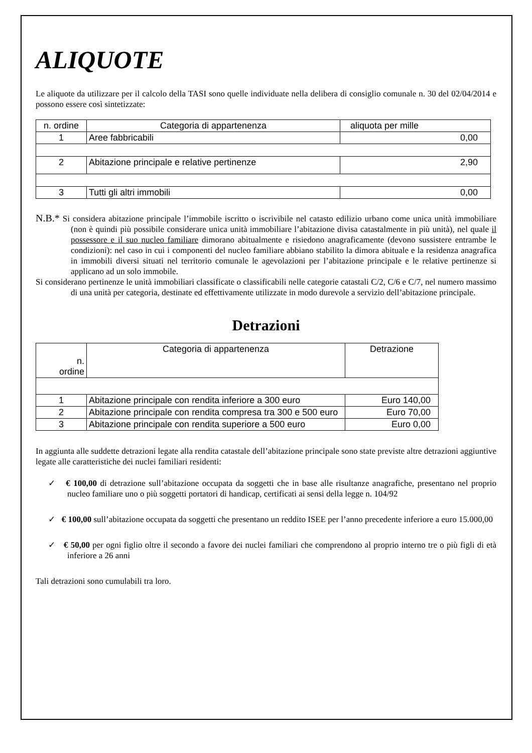ALIQUOTE
Le aliquote da utilizzare per il calcolo della TASI sono quelle individuate nella delibera di consiglio comunale n. 30 del 02/04/2014 e possono essere così sintetizzate:
| n. ordine | Categoria di appartenenza | aliquota per mille |
| 1 | Aree fabbricabili | 0,00 |
| 2 | Abitazione principale e relative pertinenze | 2,90 |
| 3 | Tutti gli altri immobili | 0,00 |
N.B.* Si considera abitazione principale l’immobile iscritto o iscrivibile nel catasto edilizio urbano come unica unità immobiliare (non è quindi più possibile considerare unica unità immobiliare l’abitazione divisa catastalmente in più unità), nel quale il possessore e il suo nucleo familiare dimorano abitualmente e risiedono anagraficamente (devono sussistere entrambe le condizioni): nel caso in cui i componenti del nucleo familiare abbiano stabilito la dimora abituale e la residenza anagrafica in immobili diversi situati nel territorio comunale le agevolazioni per l’abitazione principale e le relative pertinenze si applicano ad un solo immobile.
Si considerano pertinenze le unità immobiliari classificate o classificabili nelle categorie catastali C/2, C/6 e C/7, nel numero massimo di una unità per categoria, destinate ed effettivamente utilizzate in modo durevole a servizio dell’abitazione principale.
Detrazioni
| n. ordine | Categoria di appartenenza | Detrazione |
| 1 | Abitazione principale con rendita inferiore a 300 euro | Euro 140,00 |
| 2 | Abitazione principale con rendita compresa tra 300 e 500 euro | Euro 70,00 |
| 3 | Abitazione principale con rendita superiore a 500 euro | Euro 0,00 |
In aggiunta alle suddette detrazioni legate alla rendita catastale dell’abitazione principale sono state previste altre detrazioni aggiuntive legate alle caratteristiche dei nuclei familiari residenti:
✓ € 100,00 di detrazione sull’abitazione occupata da soggetti che in base alle risultanze anagrafiche, presentano nel proprio nucleo familiare uno o più soggetti portatori di handicap, certificati ai sensi della legge n. 104/92
✓ € 100,00 sull’abitazione occupata da soggetti che presentano un reddito ISEE per l’anno precedente inferiore a euro 15.000,00
✓ € 50,00 per ogni figlio oltre il secondo a favore dei nuclei familiari che comprendono al proprio interno tre o più figli di età inferiore a 26 anni
Tali detrazioni sono cumulabili tra loro.